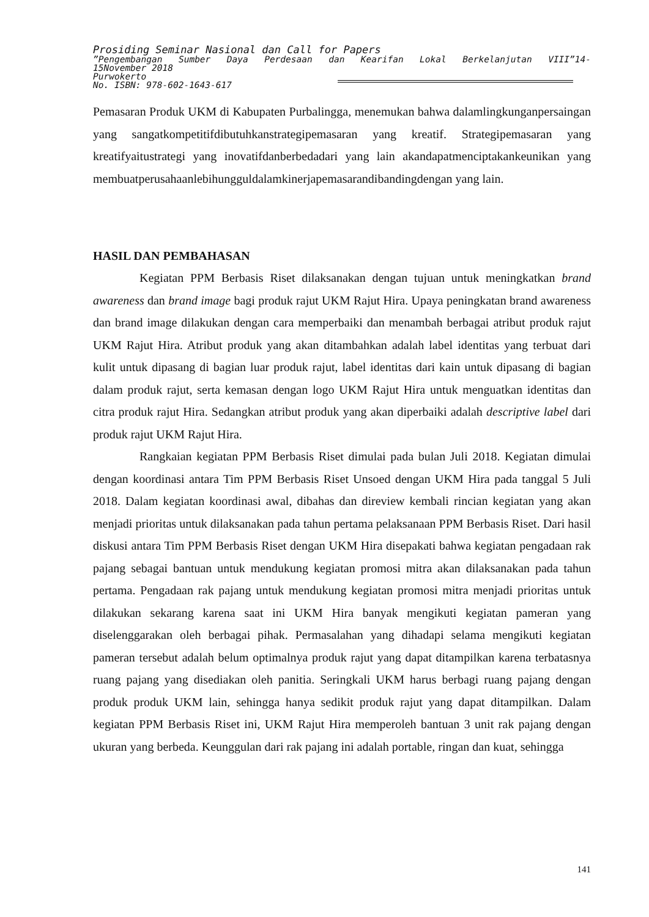Prosiding Seminar Nasional dan Call for Papers
”Pengembangan Sumber Daya Perdesaan dan Kearifan Lokal Berkelanjutan VIII”14-
15November 2018
Purwokerto
No. ISBN: 978-602-1643-617
Pemasaran Produk UKM di Kabupaten Purbalingga, menemukan bahwa dalamlingkunganpersaingan yang sangatkompetitifdibutuhkanstrategipemasaran yang kreatif. Strategipemasaran yang kreatifyaitustrategi yang inovatifdanberbedadari yang lain akandapatmenciptakankeunikan yang membuatperusahaanlebihungguldalamkinerjapemasarandibandingdengan yang lain.
HASIL DAN PEMBAHASAN
Kegiatan PPM Berbasis Riset dilaksanakan dengan tujuan untuk meningkatkan brand awareness dan brand image bagi produk rajut UKM Rajut Hira. Upaya peningkatan brand awareness dan brand image dilakukan dengan cara memperbaiki dan menambah berbagai atribut produk rajut UKM Rajut Hira. Atribut produk yang akan ditambahkan adalah label identitas yang terbuat dari kulit untuk dipasang di bagian luar produk rajut, label identitas dari kain untuk dipasang di bagian dalam produk rajut, serta kemasan dengan logo UKM Rajut Hira untuk menguatkan identitas dan citra produk rajut Hira. Sedangkan atribut produk yang akan diperbaiki adalah descriptive label dari produk rajut UKM Rajut Hira.
Rangkaian kegiatan PPM Berbasis Riset dimulai pada bulan Juli 2018. Kegiatan dimulai dengan koordinasi antara Tim PPM Berbasis Riset Unsoed dengan UKM Hira pada tanggal 5 Juli 2018. Dalam kegiatan koordinasi awal, dibahas dan direview kembali rincian kegiatan yang akan menjadi prioritas untuk dilaksanakan pada tahun pertama pelaksanaan PPM Berbasis Riset. Dari hasil diskusi antara Tim PPM Berbasis Riset dengan UKM Hira disepakati bahwa kegiatan pengadaan rak pajang sebagai bantuan untuk mendukung kegiatan promosi mitra akan dilaksanakan pada tahun pertama. Pengadaan rak pajang untuk mendukung kegiatan promosi mitra menjadi prioritas untuk dilakukan sekarang karena saat ini UKM Hira banyak mengikuti kegiatan pameran yang diselenggarakan oleh berbagai pihak. Permasalahan yang dihadapi selama mengikuti kegiatan pameran tersebut adalah belum optimalnya produk rajut yang dapat ditampilkan karena terbatasnya ruang pajang yang disediakan oleh panitia. Seringkali UKM harus berbagi ruang pajang dengan produk produk UKM lain, sehingga hanya sedikit produk rajut yang dapat ditampilkan. Dalam kegiatan PPM Berbasis Riset ini, UKM Rajut Hira memperoleh bantuan 3 unit rak pajang dengan ukuran yang berbeda. Keunggulan dari rak pajang ini adalah portable, ringan dan kuat, sehingga
141